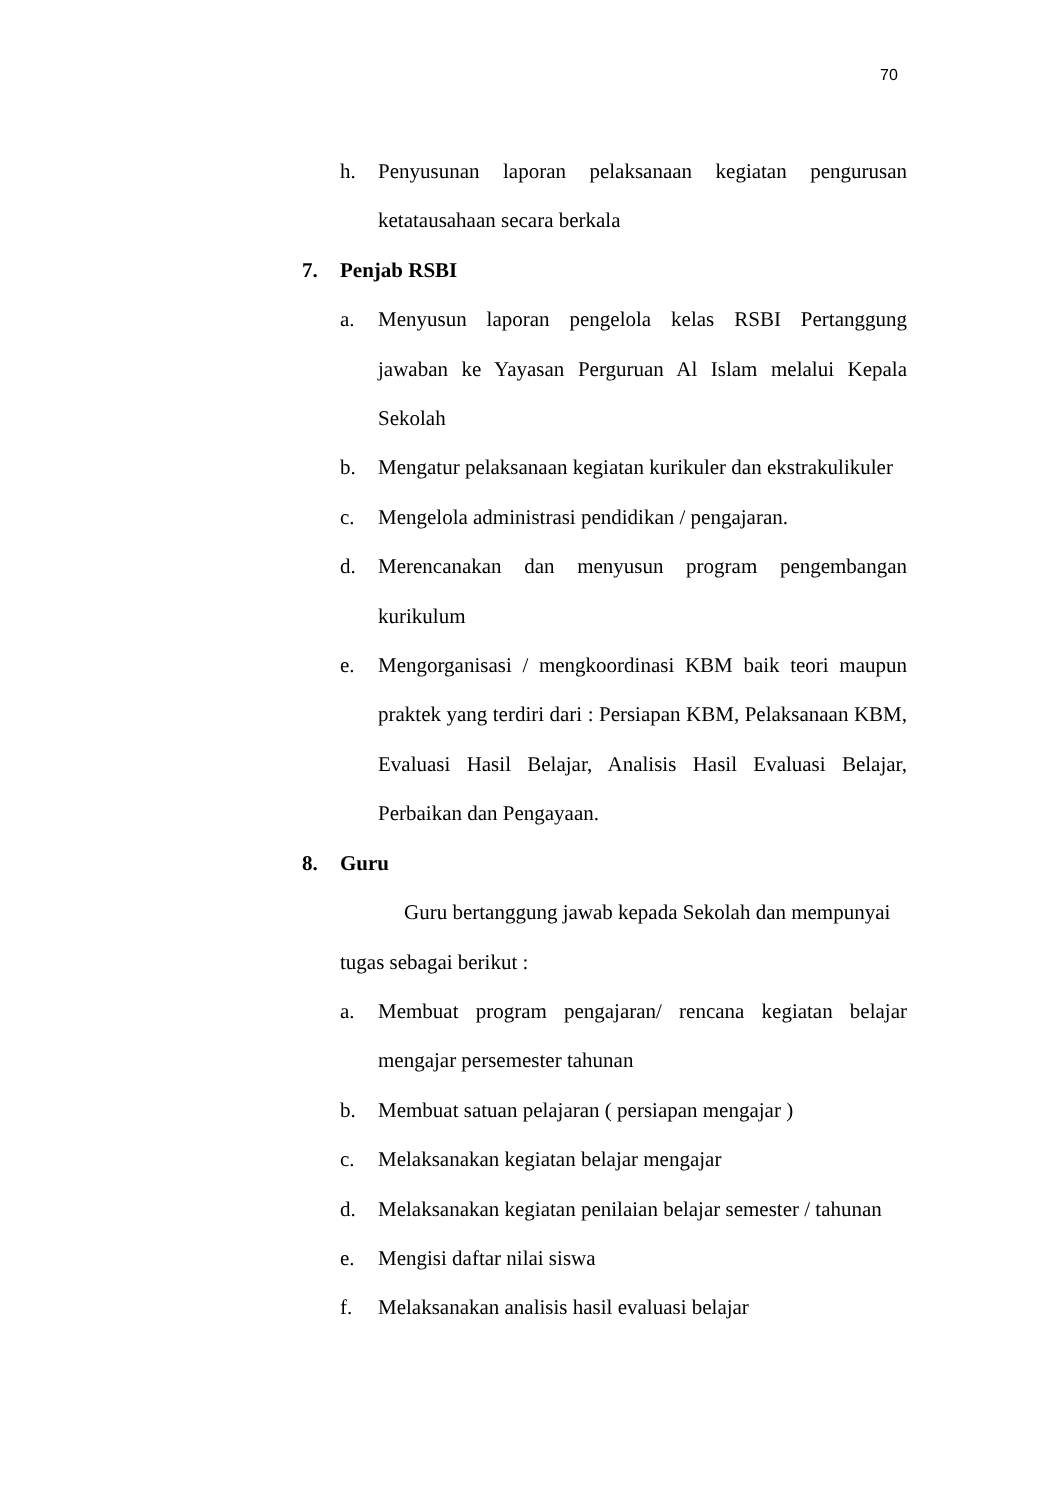70
h. Penyusunan laporan pelaksanaan kegiatan pengurusan ketatausahaan secara berkala
7. Penjab RSBI
a. Menyusun laporan pengelola kelas RSBI Pertanggung jawaban ke Yayasan Perguruan Al Islam melalui Kepala Sekolah
b. Mengatur pelaksanaan kegiatan kurikuler dan ekstrakulikuler
c. Mengelola administrasi pendidikan / pengajaran.
d. Merencanakan dan menyusun program pengembangan kurikulum
e. Mengorganisasi / mengkoordinasi KBM baik teori maupun praktek yang terdiri dari : Persiapan KBM, Pelaksanaan KBM, Evaluasi Hasil Belajar, Analisis Hasil Evaluasi Belajar, Perbaikan dan Pengayaan.
8. Guru
Guru bertanggung jawab kepada Sekolah dan mempunyai tugas sebagai berikut :
a. Membuat program pengajaran/ rencana kegiatan belajar mengajar persemester tahunan
b. Membuat satuan pelajaran ( persiapan mengajar )
c. Melaksanakan kegiatan belajar mengajar
d. Melaksanakan kegiatan penilaian belajar semester / tahunan
e. Mengisi daftar nilai siswa
f. Melaksanakan analisis hasil evaluasi belajar